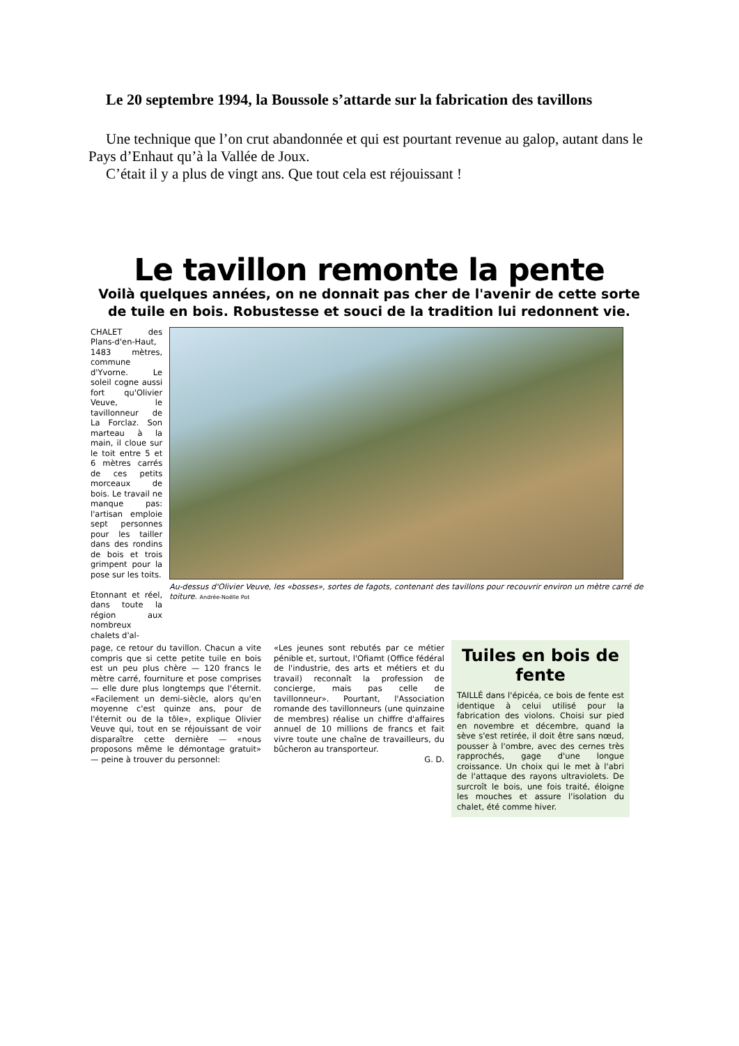Le 20 septembre 1994, la Boussole s’attarde sur la fabrication des tavillons
Une technique que l’on crut abandonnée et qui est pourtant revenue au galop, autant dans le Pays d’Enhaut qu’à la Vallée de Joux.
C’était il y a plus de vingt ans. Que tout cela est réjouissant !
Le tavillon remonte la pente
Voilà quelques années, on ne donnait pas cher de l'avenir de cette sorte de tuile en bois. Robustesse et souci de la tradition lui redonnent vie.
CHALET des Plans-d'en-Haut, 1483 mètres, commune d'Yvorne. Le soleil cogne aussi fort qu'Olivier Veuve, le tavillonneur de La Forclaz. Son marteau à la main, il cloue sur le toit entre 5 et 6 mètres carrés de ces petits morceaux de bois. Le travail ne manque pas: l'artisan emploie sept personnes pour les tailler dans des rondins de bois et trois grimpent pour la pose sur les toits.
Etonnant et réel, dans toute la région aux nombreux chalets d'al-
Au-dessus d'Olivier Veuve, les «bosses», sortes de fagots, contenant des tavillons pour recouvrir environ un mètre carré de toiture. Andrée-Noëlle Pot
page, ce retour du tavillon. Chacun a vite compris que si cette petite tuile en bois est un peu plus chère — 120 francs le mètre carré, fourniture et pose comprises — elle dure plus longtemps que l'éternit. «Facilement un demi-siècle, alors qu'en moyenne c'est quinze ans, pour de l'éternit ou de la tôle», explique Olivier Veuve qui, tout en se réjouissant de voir disparaître cette dernière — «nous proposons même le démontage gratuit» — peine à trouver du personnel:
«Les jeunes sont rebutés par ce métier pénible et, surtout, l'Ofiamt (Office fédéral de l'industrie, des arts et métiers et du travail) reconnaît la profession de concierge, mais pas celle de tavillonneur». Pourtant, l'Association romande des tavillonneurs (une quinzaine de membres) réalise un chiffre d'affaires annuel de 10 millions de francs et fait vivre toute une chaîne de travailleurs, du bûcheron au transporteur.
G. D.
Tuiles en bois de fente
TAILLÉ dans l'épicéa, ce bois de fente est identique à celui utilisé pour la fabrication des violons. Choisi sur pied en novembre et décembre, quand la sève s'est retirée, il doit être sans nœud, pousser à l'ombre, avec des cernes très rapprochés, gage d'une longue croissance. Un choix qui le met à l'abri de l'attaque des rayons ultraviolets. De surcroît le bois, une fois traité, éloigne les mouches et assure l'isolation du chalet, été comme hiver.